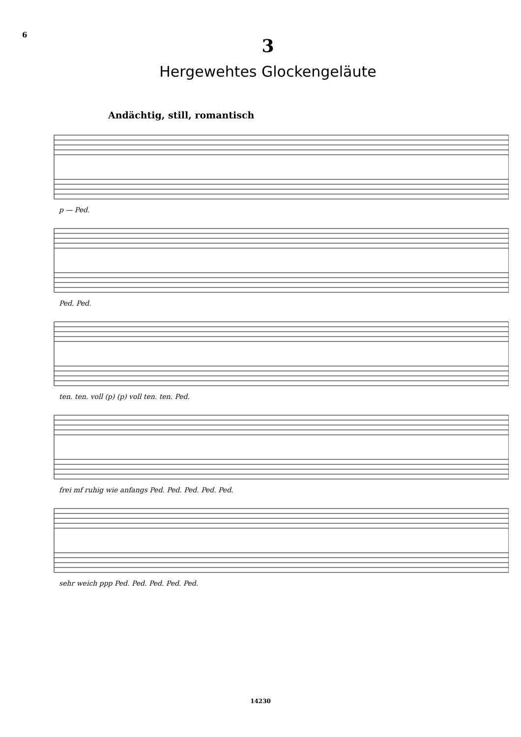6
3
Hergewehtes Glockengeläute
Andächtig, still, romantisch
p — Ped.
Ped. Ped.
ten. ten. voll (p) (p) voll ten. ten. Ped.
frei mf ruhig wie anfangs Ped. Ped. Ped. Ped. Ped.
sehr weich ppp Ped. Ped. Ped. Ped. Ped.
14230